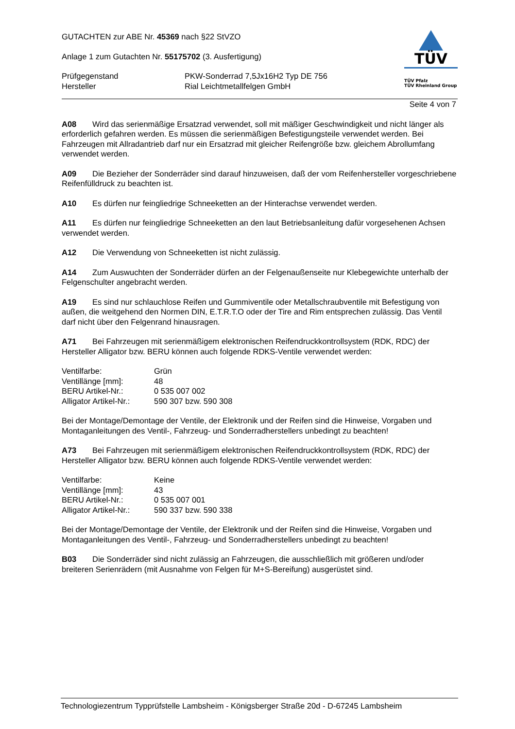GUTACHTEN zur ABE Nr. 45369 nach §22 StVZO
Anlage 1 zum Gutachten Nr. 55175702 (3. Ausfertigung)
| Prüfgegenstand | PKW-Sonderrad 7,5Jx16H2 Typ DE 756 |
| Hersteller | Rial Leichtmetallfelgen GmbH |
TÜV
TÜV Pfalz
TÜV Rheinland Group
Seite 4 von 7
A08 Wird das serienmäßige Ersatzrad verwendet, soll mit mäßiger Geschwindigkeit und nicht länger als erforderlich gefahren werden. Es müssen die serienmäßigen Befestigungsteile verwendet werden. Bei Fahrzeugen mit Allradantrieb darf nur ein Ersatzrad mit gleicher Reifengröße bzw. gleichem Abrollumfang verwendet werden.
A09 Die Bezieher der Sonderräder sind darauf hinzuweisen, daß der vom Reifenhersteller vorgeschriebene Reifenfülldruck zu beachten ist.
A10 Es dürfen nur feingliedrige Schneeketten an der Hinterachse verwendet werden.
A11 Es dürfen nur feingliedrige Schneeketten an den laut Betriebsanleitung dafür vorgesehenen Achsen verwendet werden.
A12 Die Verwendung von Schneeketten ist nicht zulässig.
A14 Zum Auswuchten der Sonderräder dürfen an der Felgenaußenseite nur Klebegewichte unterhalb der Felgenschulter angebracht werden.
A19 Es sind nur schlauchlose Reifen und Gummiventile oder Metallschraubventile mit Befestigung von außen, die weitgehend den Normen DIN, E.T.R.T.O oder der Tire and Rim entsprechen zulässig. Das Ventil darf nicht über den Felgenrand hinausragen.
A71 Bei Fahrzeugen mit serienmäßigem elektronischen Reifendruckkontrollsystem (RDK, RDC) der Hersteller Alligator bzw. BERU können auch folgende RDKS-Ventile verwendet werden:
| Ventilfarbe: | Grün |
| Ventillänge [mm]: | 48 |
| BERU Artikel-Nr.: | 0 535 007 002 |
| Alligator Artikel-Nr.: | 590 307 bzw. 590 308 |
Bei der Montage/Demontage der Ventile, der Elektronik und der Reifen sind die Hinweise, Vorgaben und Montaganleitungen des Ventil-, Fahrzeug- und Sonderradherstellers unbedingt zu beachten!
A73 Bei Fahrzeugen mit serienmäßigem elektronischen Reifendruckkontrollsystem (RDK, RDC) der Hersteller Alligator bzw. BERU können auch folgende RDKS-Ventile verwendet werden:
| Ventilfarbe: | Keine |
| Ventillänge [mm]: | 43 |
| BERU Artikel-Nr.: | 0 535 007 001 |
| Alligator Artikel-Nr.: | 590 337 bzw. 590 338 |
Bei der Montage/Demontage der Ventile, der Elektronik und der Reifen sind die Hinweise, Vorgaben und Montaganleitungen des Ventil-, Fahrzeug- und Sonderradherstellers unbedingt zu beachten!
B03 Die Sonderräder sind nicht zulässig an Fahrzeugen, die ausschließlich mit größeren und/oder breiteren Serienrädern (mit Ausnahme von Felgen für M+S-Bereifung) ausgerüstet sind.
Technologiezentrum Typprüfstelle Lambsheim - Königsberger Straße 20d - D-67245 Lambsheim